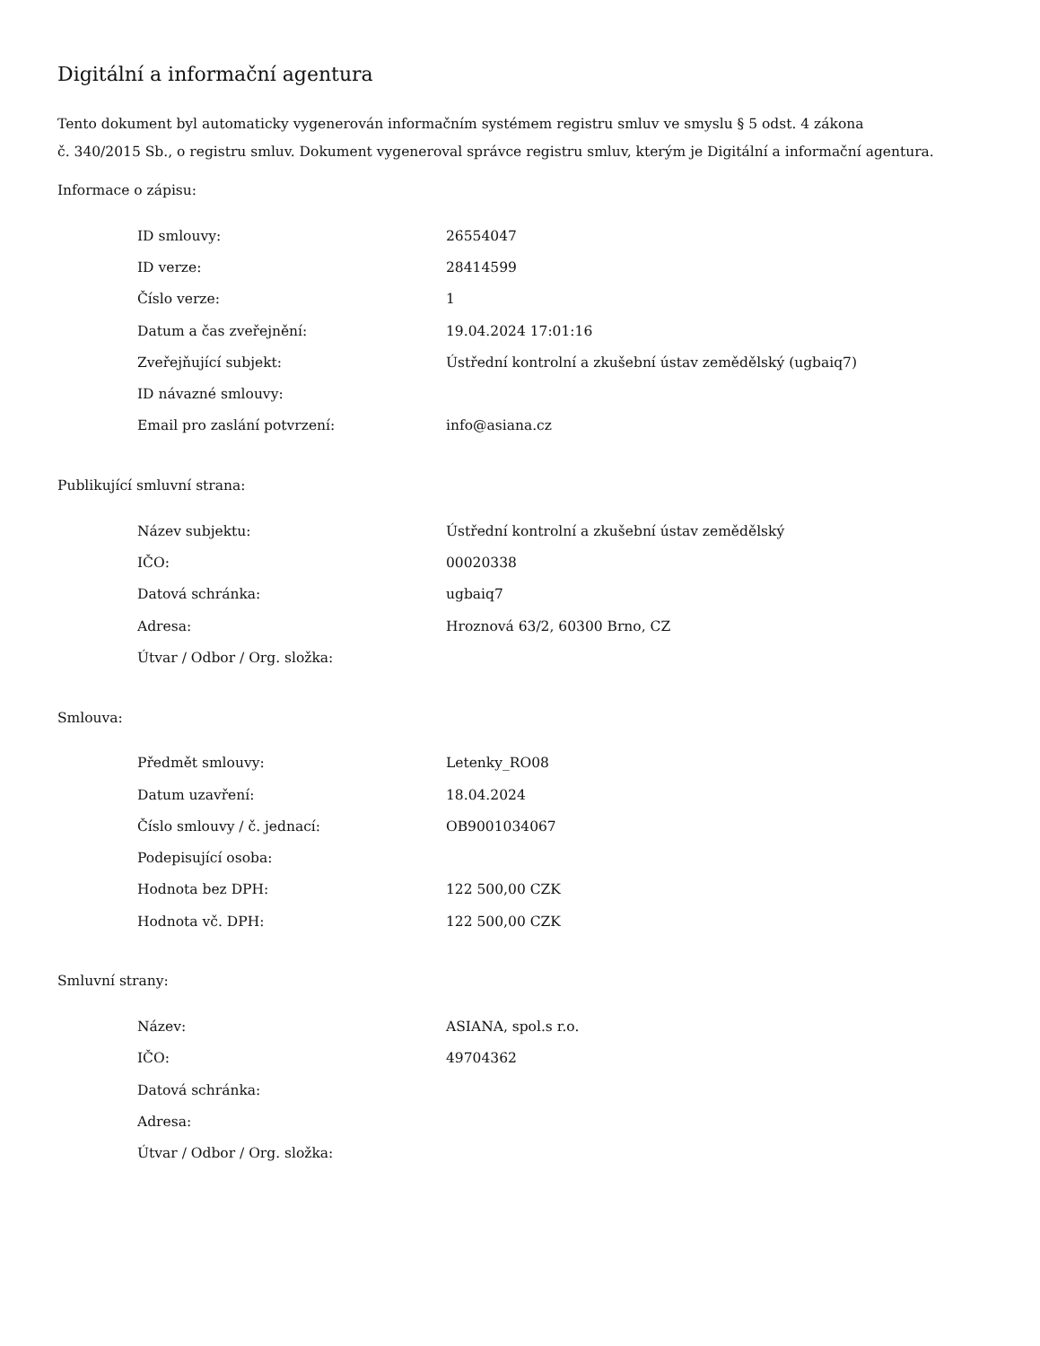Digitální a informační agentura
Tento dokument byl automaticky vygenerován informačním systémem registru smluv ve smyslu § 5 odst. 4 zákona
č. 340/2015 Sb., o registru smluv. Dokument vygeneroval správce registru smluv, kterým je Digitální a informační agentura.
Informace o zápisu:
| ID smlouvy: | 26554047 |
| ID verze: | 28414599 |
| Číslo verze: | 1 |
| Datum a čas zveřejnění: | 19.04.2024 17:01:16 |
| Zveřejňující subjekt: | Ústřední kontrolní a zkušební ústav zemědělský (ugbaiq7) |
| ID návazné smlouvy: | |
| Email pro zaslání potvrzení: | info@asiana.cz |
Publikující smluvní strana:
| Název subjektu: | Ústřední kontrolní a zkušební ústav zemědělský |
| IČO: | 00020338 |
| Datová schránka: | ugbaiq7 |
| Adresa: | Hroznová 63/2, 60300 Brno, CZ |
| Útvar / Odbor / Org. složka: | |
Smlouva:
| Předmět smlouvy: | Letenky_RO08 |
| Datum uzavření: | 18.04.2024 |
| Číslo smlouvy / č. jednací: | OB9001034067 |
| Podepisující osoba: | |
| Hodnota bez DPH: | 122 500,00 CZK |
| Hodnota vč. DPH: | 122 500,00 CZK |
Smluvní strany:
| Název: | ASIANA, spol.s r.o. |
| IČO: | 49704362 |
| Datová schránka: | |
| Adresa: | |
| Útvar / Odbor / Org. složka: | |